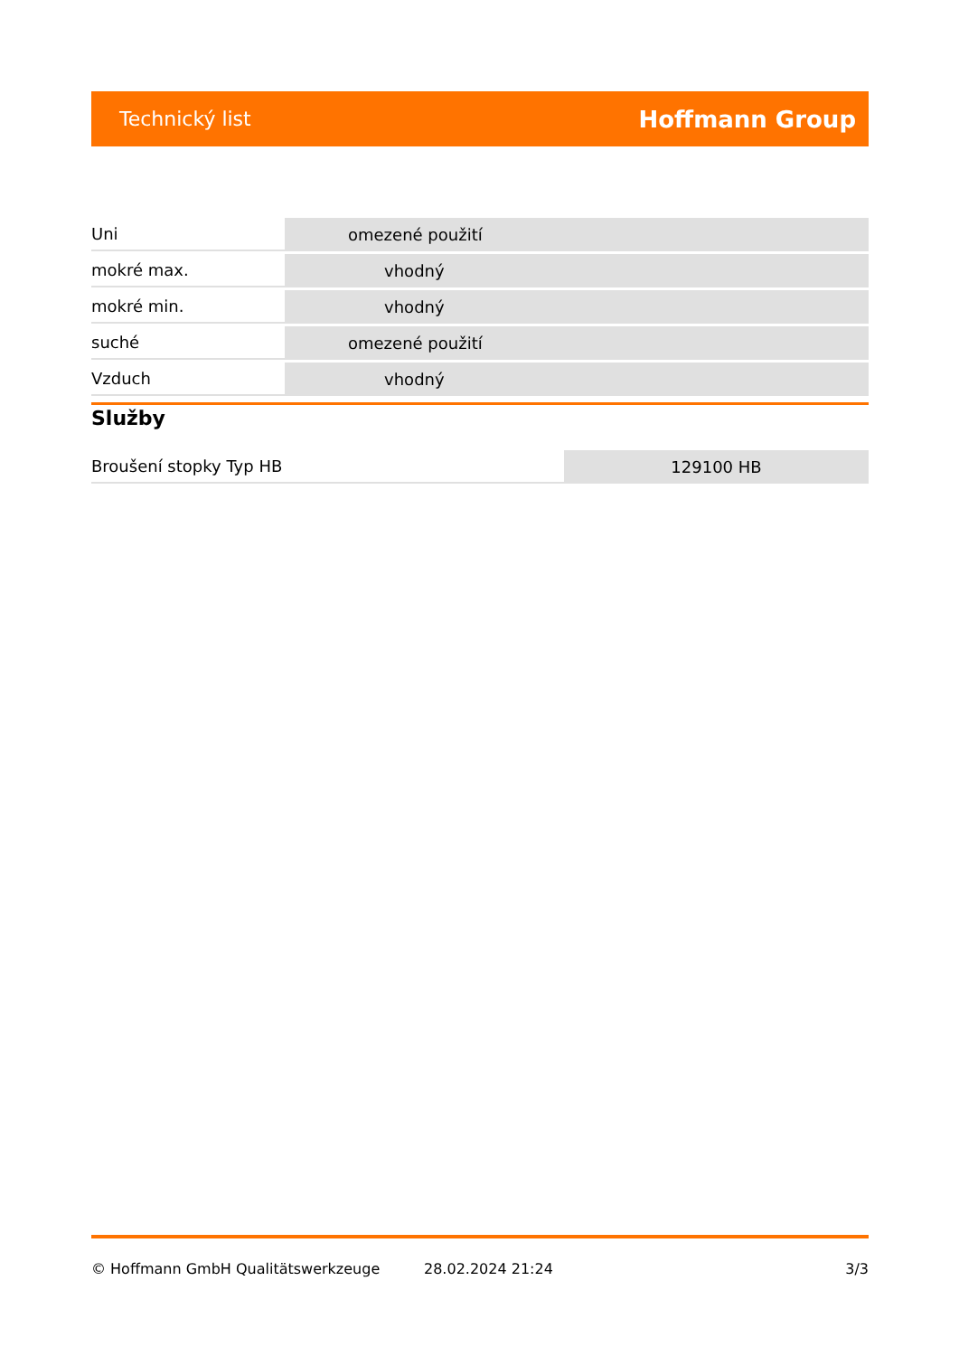Technický list Hoffmann Group
| Uni | omezené použití |
| mokré max. | vhodný |
| mokré min. | vhodný |
| suché | omezené použití |
| Vzduch | vhodný |
Služby
| Broušení stopky Typ HB | 129100 HB |
© Hoffmann GmbH Qualitätswerkzeuge 28.02.2024 21:24 3/3